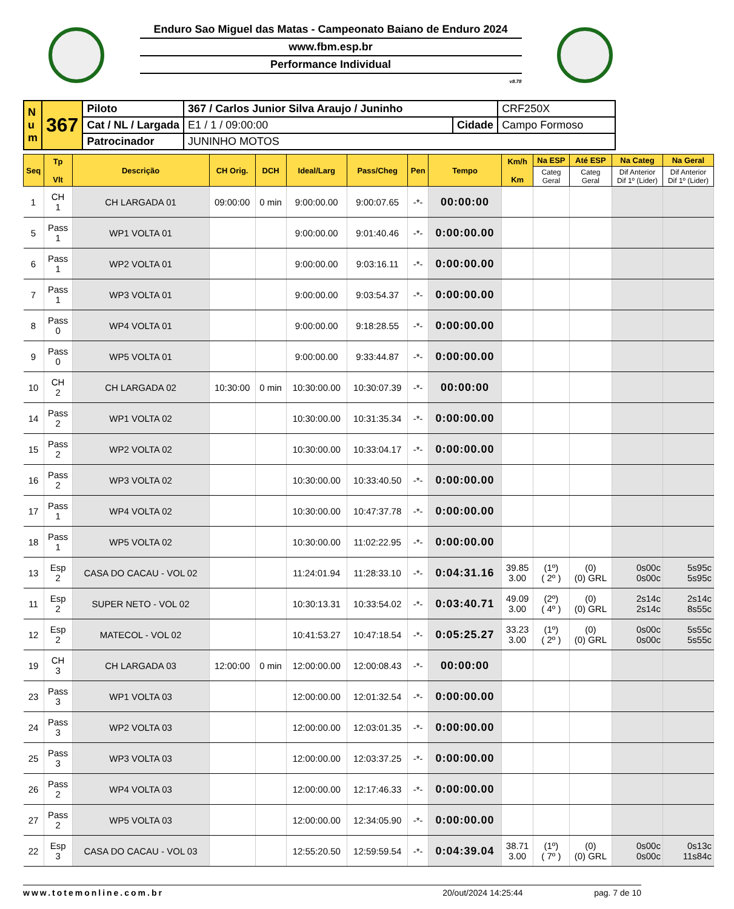Enduro Sao Miguel das Matas - Campeonato Baiano de Enduro 2024
www.fbm.esp.br
Performance Individual
v8.78
| N u m | 367 | Piloto | 367 / Carlos Junior Silva Araujo / Juninho | | CRF250X |
| | | Cat / NL / Largada | E1 / 1 / 09:00:00 | Cidade | Campo Formoso |
| | | Patrocinador | JUNINHO MOTOS | | |
| Seq | Tp Vlt | Descrição | CH Orig. | DCH | Ideal/Larg | Pass/Cheg | Pen | Tempo | Km/h Km | Na ESP | Até ESP | Na Categ | Na Geral |
| --- | --- | --- | --- | --- | --- | --- | --- | --- | --- | --- | --- | --- | --- |
| | | | | | | | | | | Categ Geral | Categ Geral | Dif Anterior Dif 1º (Lider) | Dif Anterior Dif 1º (Lider) |
| 1 | CH 1 | CH LARGADA 01 | 09:00:00 | 0 min | 9:00:00.00 | 9:00:07.65 | -*- | 00:00:00 | | | | | |
| 5 | Pass 1 | WP1 VOLTA 01 | | | 9:00:00.00 | 9:01:40.46 | -*- | 0:00:00.00 | | | | | |
| 6 | Pass 1 | WP2 VOLTA 01 | | | 9:00:00.00 | 9:03:16.11 | -*- | 0:00:00.00 | | | | | |
| 7 | Pass 1 | WP3 VOLTA 01 | | | 9:00:00.00 | 9:03:54.37 | -*- | 0:00:00.00 | | | | | |
| 8 | Pass 0 | WP4 VOLTA 01 | | | 9:00:00.00 | 9:18:28.55 | -*- | 0:00:00.00 | | | | | |
| 9 | Pass 0 | WP5 VOLTA 01 | | | 9:00:00.00 | 9:33:44.87 | -*- | 0:00:00.00 | | | | | |
| 10 | CH 2 | CH LARGADA 02 | 10:30:00 | 0 min | 10:30:00.00 | 10:30:07.39 | -*- | 00:00:00 | | | | | |
| 14 | Pass 2 | WP1 VOLTA 02 | | | 10:30:00.00 | 10:31:35.34 | -*- | 0:00:00.00 | | | | | |
| 15 | Pass 2 | WP2 VOLTA 02 | | | 10:30:00.00 | 10:33:04.17 | -*- | 0:00:00.00 | | | | | |
| 16 | Pass 2 | WP3 VOLTA 02 | | | 10:30:00.00 | 10:33:40.50 | -*- | 0:00:00.00 | | | | | |
| 17 | Pass 1 | WP4 VOLTA 02 | | | 10:30:00.00 | 10:47:37.78 | -*- | 0:00:00.00 | | | | | |
| 18 | Pass 1 | WP5 VOLTA 02 | | | 10:30:00.00 | 11:02:22.95 | -*- | 0:00:00.00 | | | | | |
| 13 | Esp 2 | CASA DO CACAU - VOL 02 | | | 11:24:01.94 | 11:28:33.10 | -*- | 0:04:31.16 | 39.85 3.00 | (1º) ( 2º ) | (0) (0) GRL | 0s00c 0s00c | 5s95c 5s95c |
| 11 | Esp 2 | SUPER NETO - VOL 02 | | | 10:30:13.31 | 10:33:54.02 | -*- | 0:03:40.71 | 49.09 3.00 | (2º) ( 4º ) | (0) (0) GRL | 2s14c 2s14c | 2s14c 8s55c |
| 12 | Esp 2 | MATECOL - VOL 02 | | | 10:41:53.27 | 10:47:18.54 | -*- | 0:05:25.27 | 33.23 3.00 | (1º) ( 2º ) | (0) (0) GRL | 0s00c 0s00c | 5s55c 5s55c |
| 19 | CH 3 | CH LARGADA 03 | 12:00:00 | 0 min | 12:00:00.00 | 12:00:08.43 | -*- | 00:00:00 | | | | | |
| 23 | Pass 3 | WP1 VOLTA 03 | | | 12:00:00.00 | 12:01:32.54 | -*- | 0:00:00.00 | | | | | |
| 24 | Pass 3 | WP2 VOLTA 03 | | | 12:00:00.00 | 12:03:01.35 | -*- | 0:00:00.00 | | | | | |
| 25 | Pass 3 | WP3 VOLTA 03 | | | 12:00:00.00 | 12:03:37.25 | -*- | 0:00:00.00 | | | | | |
| 26 | Pass 2 | WP4 VOLTA 03 | | | 12:00:00.00 | 12:17:46.33 | -*- | 0:00:00.00 | | | | | |
| 27 | Pass 2 | WP5 VOLTA 03 | | | 12:00:00.00 | 12:34:05.90 | -*- | 0:00:00.00 | | | | | |
| 22 | Esp 3 | CASA DO CACAU - VOL 03 | | | 12:55:20.50 | 12:59:59.54 | -*- | 0:04:39.04 | 38.71 3.00 | (1º) ( 7º ) | (0) (0) GRL | 0s00c 0s00c | 0s13c 11s84c |
www.totemonline.com.br 20/out/2024 14:25:44 pag. 7 de 10